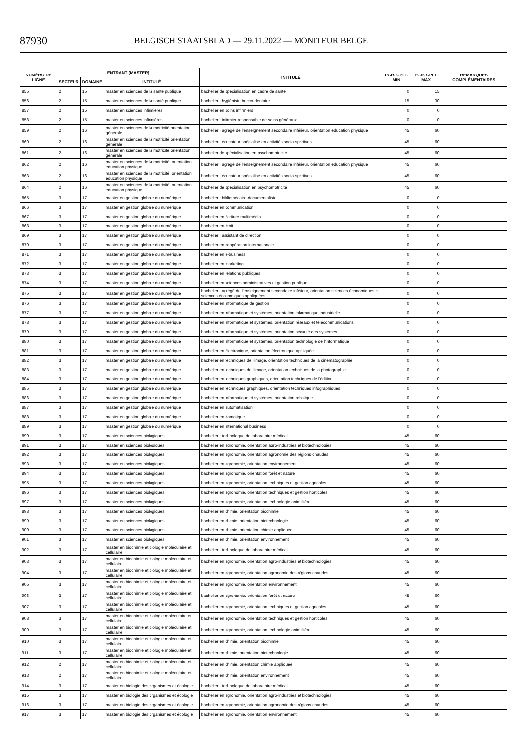87930
BELGISCH STAATSBLAD — 29.11.2022 — MONITEUR BELGE
| NUMÉRO DE LIGNE | ENTRANT (MASTER) | | | INTITULÉ | PGR. CPLT. MIN | PGR. CPLT. MAX | REMARQUES COMPLÉMENTAIRES |
| --- | --- | --- | --- | --- | --- | --- | --- |
| | SECTEUR | DOMAINE | INTITULÉ | | | | |
| 855 | 2 | 15 | master en sciences de la santé publique | bachelier de spécialisation en cadre de santé | 0 | 15 | |
| 856 | 2 | 15 | master en sciences de la santé publique | bachelier : hygiéniste bucco-dentaire | 15 | 30 | |
| 857 | 2 | 15 | master en sciences infirmières | bachelier en soins infirmiers | 0 | 0 | |
| 858 | 2 | 15 | master en sciences infirmières | bachelier : infirmier responsable de soins généraux | 0 | 0 | |
| 859 | 2 | 16 | master en sciences de la motricité orientation générale | bachelier : agrégé de l'enseignement secondaire inférieur, orientation education physique | 45 | 60 | |
| 860 | 2 | 16 | master en sciences de la motricité orientation générale | bachelier : éducateur spécialisé en activités socio-sportives | 45 | 60 | |
| 861 | 2 | 16 | master en sciences de la motricité orientation générale | bachelier de spécialisation en psychomotricité | 45 | 60 | |
| 862 | 2 | 16 | master en sciences de la motricité, orientation education physique | bachelier : agrégé de l'enseignement secondaire inférieur, orientation education physique | 45 | 60 | |
| 863 | 2 | 16 | master en sciences de la motricité, orientation education physique | bachelier : éducateur spécialisé en activités socio-sportives | 45 | 60 | |
| 864 | 2 | 16 | master en sciences de la motricité, orientation education physique | bachelier de spécialisation en psychomotricité | 45 | 60 | |
| 865 | 3 | 17 | master en gestion globale du numérique | bachelier : bibliothécaire-documentaliste | 0 | 0 | |
| 866 | 3 | 17 | master en gestion globale du numérique | bachelier en communication | 0 | 0 | |
| 867 | 3 | 17 | master en gestion globale du numérique | bachelier en écriture multimédia | 0 | 0 | |
| 868 | 3 | 17 | master en gestion globale du numérique | bachelier en droit | 0 | 0 | |
| 869 | 3 | 17 | master en gestion globale du numérique | bachelier : assistant de direction | 0 | 0 | |
| 870 | 3 | 17 | master en gestion globale du numérique | bachelier en coopération internationale | 0 | 0 | |
| 871 | 3 | 17 | master en gestion globale du numérique | bachelier en e-business | 0 | 0 | |
| 872 | 3 | 17 | master en gestion globale du numérique | bachelier en marketing | 0 | 0 | |
| 873 | 3 | 17 | master en gestion globale du numérique | bachelier en relations publiques | 0 | 0 | |
| 874 | 3 | 17 | master en gestion globale du numérique | bachelier en sciences administratives et gestion publique | 0 | 0 | |
| 875 | 3 | 17 | master en gestion globale du numérique | bachelier : agrégé de l'enseignement secondaire inférieur, orientation sciences économiques et sciences économiques appliquées | 0 | 0 | |
| 876 | 3 | 17 | master en gestion globale du numérique | bachelier en informatique de gestion | 0 | 0 | |
| 877 | 3 | 17 | master en gestion globale du numérique | bachelier en informatique et systèmes, orientation informatique industrielle | 0 | 0 | |
| 878 | 3 | 17 | master en gestion globale du numérique | bachelier en informatique et systèmes, orientation réseaux et télécommunications | 0 | 0 | |
| 879 | 3 | 17 | master en gestion globale du numérique | bachelier en informatique et systèmes, orientation sécurité des systèmes | 0 | 0 | |
| 880 | 3 | 17 | master en gestion globale du numérique | bachelier en informatique et systèmes, orientation technologie de l'informatique | 0 | 0 | |
| 881 | 3 | 17 | master en gestion globale du numérique | bachelier en électronique, orientation électronique appliquée | 0 | 0 | |
| 882 | 3 | 17 | master en gestion globale du numérique | bachelier en techniques de l'image, orientation techniques de la cinématographie | 0 | 0 | |
| 883 | 3 | 17 | master en gestion globale du numérique | bachelier en techniques de l'image, orientation techniques de la photographie | 0 | 0 | |
| 884 | 3 | 17 | master en gestion globale du numérique | bachelier en techniques graphiques, orientation techniques de l'édition | 0 | 0 | |
| 885 | 3 | 17 | master en gestion globale du numérique | bachelier en techniques graphiques, orientation techniques infographiques | 0 | 0 | |
| 886 | 3 | 17 | master en gestion globale du numérique | bachelier en informatique et systèmes, orientation robotique | 0 | 0 | |
| 887 | 3 | 17 | master en gestion globale du numérique | bachelier en automatisation | 0 | 0 | |
| 888 | 3 | 17 | master en gestion globale du numérique | bachelier en domotique | 0 | 0 | |
| 889 | 3 | 17 | master en gestion globale du numérique | bachelier en international business | 0 | 0 | |
| 890 | 3 | 17 | master en sciences biologiques | bachelier : technologue de laboratoire médical | 45 | 60 | |
| 891 | 3 | 17 | master en sciences biologiques | bachelier en agronomie, orientation agro-industries et biotechnologies | 45 | 60 | |
| 892 | 3 | 17 | master en sciences biologiques | bachelier en agronomie, orientation agronomie des régions chaudes | 45 | 60 | |
| 893 | 3 | 17 | master en sciences biologiques | bachelier en agronomie, orientation environnement | 45 | 60 | |
| 894 | 3 | 17 | master en sciences biologiques | bachelier en agronomie, orientation forêt et nature | 45 | 60 | |
| 895 | 3 | 17 | master en sciences biologiques | bachelier en agronomie, orientation techniques et gestion agricoles | 45 | 60 | |
| 896 | 3 | 17 | master en sciences biologiques | bachelier en agronomie, orientation techniques et gestion horticoles | 45 | 60 | |
| 897 | 3 | 17 | master en sciences biologiques | bachelier en agronomie, orientation technologie animalière | 45 | 60 | |
| 898 | 3 | 17 | master en sciences biologiques | bachelier en chimie, orientation biochimie | 45 | 60 | |
| 899 | 3 | 17 | master en sciences biologiques | bachelier en chimie, orientation biotechnologie | 45 | 60 | |
| 900 | 3 | 17 | master en sciences biologiques | bachelier en chimie, orientation chimie appliquée | 45 | 60 | |
| 901 | 3 | 17 | master en sciences biologiques | bachelier en chimie, orientation environnement | 45 | 60 | |
| 902 | 3 | 17 | master en biochimie et biologie moléculaire et cellulaire | bachelier : technologue de laboratoire médical | 45 | 60 | |
| 903 | 3 | 17 | master en biochimie et biologie moléculaire et cellulaire | bachelier en agronomie, orientation agro-industries et biotechnologies | 45 | 60 | |
| 904 | 3 | 17 | master en biochimie et biologie moléculaire et cellulaire | bachelier en agronomie, orientation agronomie des régions chaudes | 45 | 60 | |
| 905 | 3 | 17 | master en biochimie et biologie moléculaire et cellulaire | bachelier en agronomie, orientation environnement | 45 | 60 | |
| 906 | 3 | 17 | master en biochimie et biologie moléculaire et cellulaire | bachelier en agronomie, orientation forêt et nature | 45 | 60 | |
| 907 | 3 | 17 | master en biochimie et biologie moléculaire et cellulaire | bachelier en agronomie, orientation techniques et gestion agricoles | 45 | 60 | |
| 908 | 3 | 17 | master en biochimie et biologie moléculaire et cellulaire | bachelier en agronomie, orientation techniques et gestion horticoles | 45 | 60 | |
| 909 | 3 | 17 | master en biochimie et biologie moléculaire et cellulaire | bachelier en agronomie, orientation technologie animalière | 45 | 60 | |
| 910 | 3 | 17 | master en biochimie et biologie moléculaire et cellulaire | bachelier en chimie, orientation biochimie | 45 | 60 | |
| 911 | 3 | 17 | master en biochimie et biologie moléculaire et cellulaire | bachelier en chimie, orientation biotechnologie | 45 | 60 | |
| 912 | 2 | 17 | master en biochimie et biologie moléculaire et cellulaire | bachelier en chimie, orientation chimie appliquée | 45 | 60 | |
| 913 | 2 | 17 | master en biochimie et biologie moléculaire et cellulaire | bachelier en chimie, orientation environnement | 45 | 60 | |
| 914 | 3 | 17 | master en biologie des organismes et écologie | bachelier : technologue de laboratoire médical | 45 | 60 | |
| 915 | 3 | 17 | master en biologie des organismes et écologie | bachelier en agronomie, orientation agro-industries et biotechnologies | 45 | 60 | |
| 916 | 3 | 17 | master en biologie des organismes et écologie | bachelier en agronomie, orientation agronomie des régions chaudes | 45 | 60 | |
| 917 | 3 | 17 | master en biologie des organismes et écologie | bachelier en agronomie, orientation environnement | 45 | 60 | |